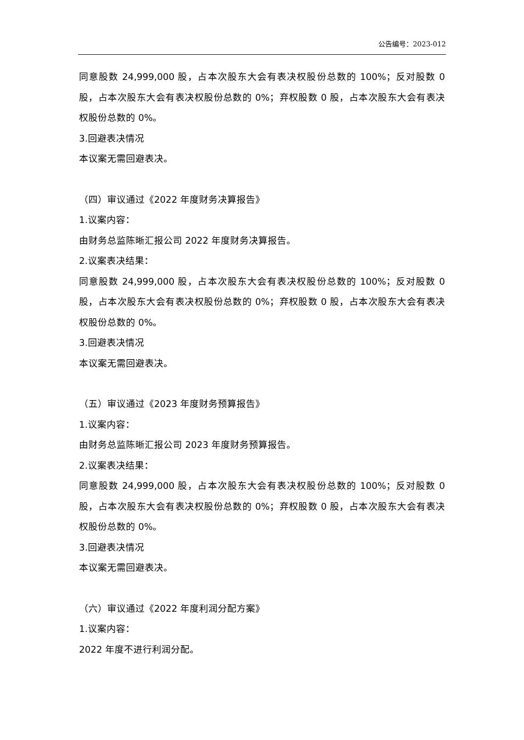公告编号：2023-012
同意股数 24,999,000 股，占本次股东大会有表决权股份总数的 100%；反对股数 0 股，占本次股东大会有表决权股份总数的 0%；弃权股数 0 股，占本次股东大会有表决权股份总数的 0%。
3.回避表决情况
本议案无需回避表决。
（四）审议通过《2022 年度财务决算报告》
1.议案内容：
由财务总监陈晰汇报公司 2022 年度财务决算报告。
2.议案表决结果：
同意股数 24,999,000 股，占本次股东大会有表决权股份总数的 100%；反对股数 0 股，占本次股东大会有表决权股份总数的 0%；弃权股数 0 股，占本次股东大会有表决权股份总数的 0%。
3.回避表决情况
本议案无需回避表决。
（五）审议通过《2023 年度财务预算报告》
1.议案内容：
由财务总监陈晰汇报公司 2023 年度财务预算报告。
2.议案表决结果：
同意股数 24,999,000 股，占本次股东大会有表决权股份总数的 100%；反对股数 0 股，占本次股东大会有表决权股份总数的 0%；弃权股数 0 股，占本次股东大会有表决权股份总数的 0%。
3.回避表决情况
本议案无需回避表决。
（六）审议通过《2022 年度利润分配方案》
1.议案内容：
2022 年度不进行利润分配。